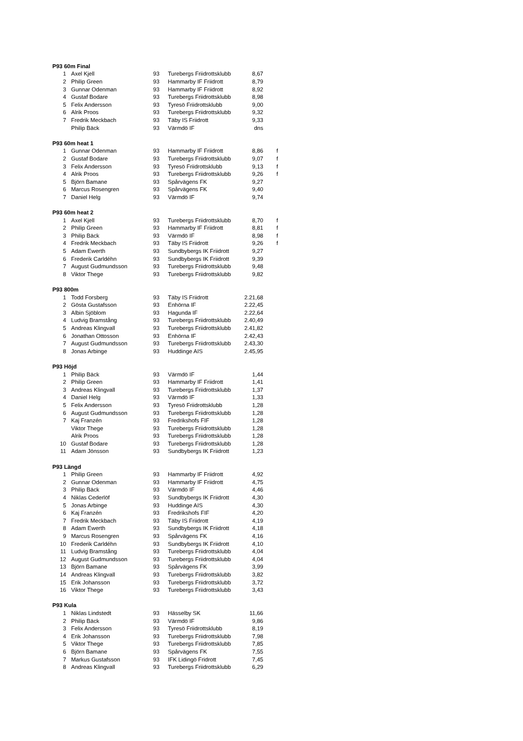| P93 60m Final | | | | | |
| 1 | Axel Kjell | 93 | Turebergs Friidrottsklubb | 8,67 | |
| 2 | Philip Green | 93 | Hammarby IF Friidrott | 8,79 | |
| 3 | Gunnar Odenman | 93 | Hammarby IF Friidrott | 8,92 | |
| 4 | Gustaf Bodare | 93 | Turebergs Friidrottsklubb | 8,98 | |
| 5 | Felix Andersson | 93 | Tyresö Friidrottsklubb | 9,00 | |
| 6 | Alrik Proos | 93 | Turebergs Friidrottsklubb | 9,32 | |
| 7 | Fredrik Meckbach | 93 | Täby IS Friidrott | 9,33 | |
| | Philip Bäck | 93 | Värmdö IF | dns | |
| P93 60m heat 1 | | | | | |
| 1 | Gunnar Odenman | 93 | Hammarby IF Friidrott | 8,86 | f |
| 2 | Gustaf Bodare | 93 | Turebergs Friidrottsklubb | 9,07 | f |
| 3 | Felix Andersson | 93 | Tyresö Friidrottsklubb | 9,13 | f |
| 4 | Alrik Proos | 93 | Turebergs Friidrottsklubb | 9,26 | f |
| 5 | Björn Bamane | 93 | Spårvägens FK | 9,27 | |
| 6 | Marcus Rosengren | 93 | Spårvägens FK | 9,40 | |
| 7 | Daniel Helg | 93 | Värmdö IF | 9,74 | |
| P93 60m heat 2 | | | | | |
| 1 | Axel Kjell | 93 | Turebergs Friidrottsklubb | 8,70 | f |
| 2 | Philip Green | 93 | Hammarby IF Friidrott | 8,81 | f |
| 3 | Philip Bäck | 93 | Värmdö IF | 8,98 | f |
| 4 | Fredrik Meckbach | 93 | Täby IS Friidrott | 9,26 | f |
| 5 | Adam Ewerth | 93 | Sundbybergs IK Friidrott | 9,27 | |
| 6 | Frederik Carldéhn | 93 | Sundbybergs IK Friidrott | 9,39 | |
| 7 | August Gudmundsson | 93 | Turebergs Friidrottsklubb | 9,48 | |
| 8 | Viktor Thege | 93 | Turebergs Friidrottsklubb | 9,82 | |
| P93 800m | | | | | |
| 1 | Todd Forsberg | 93 | Täby IS Friidrott | 2.21,68 | |
| 2 | Gösta Gustafsson | 93 | Enhörna IF | 2.22,45 | |
| 3 | Albin Sjöblom | 93 | Hagunda IF | 2.22,64 | |
| 4 | Ludvig Bramstång | 93 | Turebergs Friidrottsklubb | 2.40,49 | |
| 5 | Andreas Klingvall | 93 | Turebergs Friidrottsklubb | 2.41,82 | |
| 6 | Jonathan Ottosson | 93 | Enhörna IF | 2.42,43 | |
| 7 | August Gudmundsson | 93 | Turebergs Friidrottsklubb | 2.43,30 | |
| 8 | Jonas Arbinge | 93 | Huddinge AIS | 2.45,95 | |
| P93 Höjd | | | | | |
| 1 | Philip Bäck | 93 | Värmdö IF | 1,44 | |
| 2 | Philip Green | 93 | Hammarby IF Friidrott | 1,41 | |
| 3 | Andreas Klingvall | 93 | Turebergs Friidrottsklubb | 1,37 | |
| 4 | Daniel Helg | 93 | Värmdö IF | 1,33 | |
| 5 | Felix Andersson | 93 | Tyresö Friidrottsklubb | 1,28 | |
| 6 | August Gudmundsson | 93 | Turebergs Friidrottsklubb | 1,28 | |
| 7 | Kaj Franzén | 93 | Fredrikshofs FIF | 1,28 | |
| | Viktor Thege | 93 | Turebergs Friidrottsklubb | 1,28 | |
| | Alrik Proos | 93 | Turebergs Friidrottsklubb | 1,28 | |
| 10 | Gustaf Bodare | 93 | Turebergs Friidrottsklubb | 1,28 | |
| 11 | Adam Jönsson | 93 | Sundbybergs IK Friidrott | 1,23 | |
| P93 Längd | | | | | |
| 1 | Philip Green | 93 | Hammarby IF Friidrott | 4,92 | |
| 2 | Gunnar Odenman | 93 | Hammarby IF Friidrott | 4,75 | |
| 3 | Philip Bäck | 93 | Värmdö IF | 4,46 | |
| 4 | Niklas Cederlöf | 93 | Sundbybergs IK Friidrott | 4,30 | |
| 5 | Jonas Arbinge | 93 | Huddinge AIS | 4,30 | |
| 6 | Kaj Franzén | 93 | Fredrikshofs FIF | 4,20 | |
| 7 | Fredrik Meckbach | 93 | Täby IS Friidrott | 4,19 | |
| 8 | Adam Ewerth | 93 | Sundbybergs IK Friidrott | 4,18 | |
| 9 | Marcus Rosengren | 93 | Spårvägens FK | 4,16 | |
| 10 | Frederik Carldéhn | 93 | Sundbybergs IK Friidrott | 4,10 | |
| 11 | Ludvig Bramstång | 93 | Turebergs Friidrottsklubb | 4,04 | |
| 12 | August Gudmundsson | 93 | Turebergs Friidrottsklubb | 4,04 | |
| 13 | Björn Bamane | 93 | Spårvägens FK | 3,99 | |
| 14 | Andreas Klingvall | 93 | Turebergs Friidrottsklubb | 3,82 | |
| 15 | Erik Johansson | 93 | Turebergs Friidrottsklubb | 3,72 | |
| 16 | Viktor Thege | 93 | Turebergs Friidrottsklubb | 3,43 | |
| P93 Kula | | | | | |
| 1 | Niklas Lindstedt | 93 | Hässelby SK | 11,66 | |
| 2 | Philip Bäck | 93 | Värmdö IF | 9,86 | |
| 3 | Felix Andersson | 93 | Tyresö Friidrottsklubb | 8,19 | |
| 4 | Erik Johansson | 93 | Turebergs Friidrottsklubb | 7,98 | |
| 5 | Viktor Thege | 93 | Turebergs Friidrottsklubb | 7,85 | |
| 6 | Björn Bamane | 93 | Spårvägens FK | 7,55 | |
| 7 | Markus Gustafsson | 93 | IFK Lidingö Fridrott | 7,45 | |
| 8 | Andreas Klingvall | 93 | Turebergs Friidrottsklubb | 6,29 | |